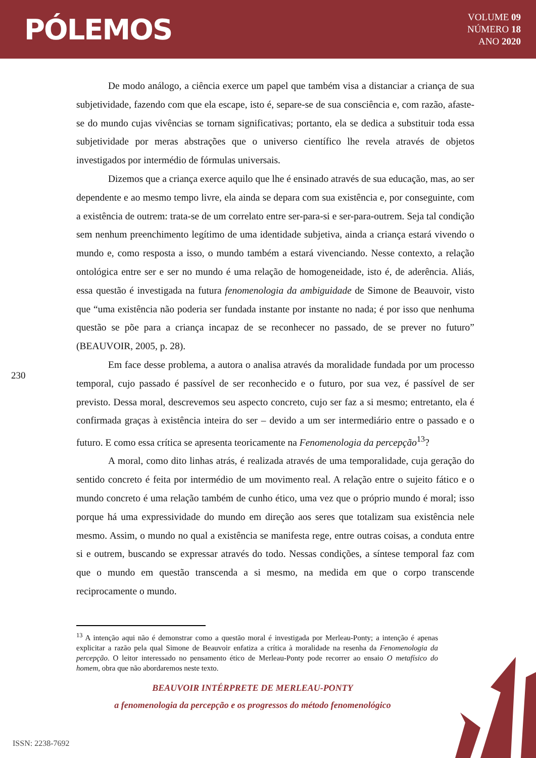PÓLEMOS
VOLUME 09
NÚMERO 18
ANO 2020
230
De modo análogo, a ciência exerce um papel que também visa a distanciar a criança de sua subjetividade, fazendo com que ela escape, isto é, separe-se de sua consciência e, com razão, afaste-se do mundo cujas vivências se tornam significativas; portanto, ela se dedica a substituir toda essa subjetividade por meras abstrações que o universo científico lhe revela através de objetos investigados por intermédio de fórmulas universais.
Dizemos que a criança exerce aquilo que lhe é ensinado através de sua educação, mas, ao ser dependente e ao mesmo tempo livre, ela ainda se depara com sua existência e, por conseguinte, com a existência de outrem: trata-se de um correlato entre ser-para-si e ser-para-outrem. Seja tal condição sem nenhum preenchimento legítimo de uma identidade subjetiva, ainda a criança estará vivendo o mundo e, como resposta a isso, o mundo também a estará vivenciando. Nesse contexto, a relação ontológica entre ser e ser no mundo é uma relação de homogeneidade, isto é, de aderência. Aliás, essa questão é investigada na futura fenomenologia da ambiguidade de Simone de Beauvoir, visto que “uma existência não poderia ser fundada instante por instante no nada; é por isso que nenhuma questão se põe para a criança incapaz de se reconhecer no passado, de se prever no futuro” (BEAUVOIR, 2005, p. 28).
Em face desse problema, a autora o analisa através da moralidade fundada por um processo temporal, cujo passado é passível de ser reconhecido e o futuro, por sua vez, é passível de ser previsto. Dessa moral, descrevemos seu aspecto concreto, cujo ser faz a si mesmo; entretanto, ela é confirmada graças à existência inteira do ser – devido a um ser intermediário entre o passado e o futuro. E como essa crítica se apresenta teoricamente na Fenomenologia da percepção<sup>13</sup>?
A moral, como dito linhas atrás, é realizada através de uma temporalidade, cuja geração do sentido concreto é feita por intermédio de um movimento real. A relação entre o sujeito fático e o mundo concreto é uma relação também de cunho ético, uma vez que o próprio mundo é moral; isso porque há uma expressividade do mundo em direção aos seres que totalizam sua existência nele mesmo. Assim, o mundo no qual a existência se manifesta rege, entre outras coisas, a conduta entre si e outrem, buscando se expressar através do todo. Nessas condições, a síntese temporal faz com que o mundo em questão transcenda a si mesmo, na medida em que o corpo transcende reciprocamente o mundo.
<sup>13</sup> A intenção aqui não é demonstrar como a questão moral é investigada por Merleau-Ponty; a intenção é apenas explicitar a razão pela qual Simone de Beauvoir enfatiza a crítica à moralidade na resenha da Fenomenologia da percepção. O leitor interessado no pensamento ético de Merleau-Ponty pode recorrer ao ensaio O metafísico do homem, obra que não abordaremos neste texto.
BEAUVOIR INTÉRPRETE DE MERLEAU-PONTY
a fenomenologia da percepção e os progressos do método fenomenológico
ISSN: 2238-7692